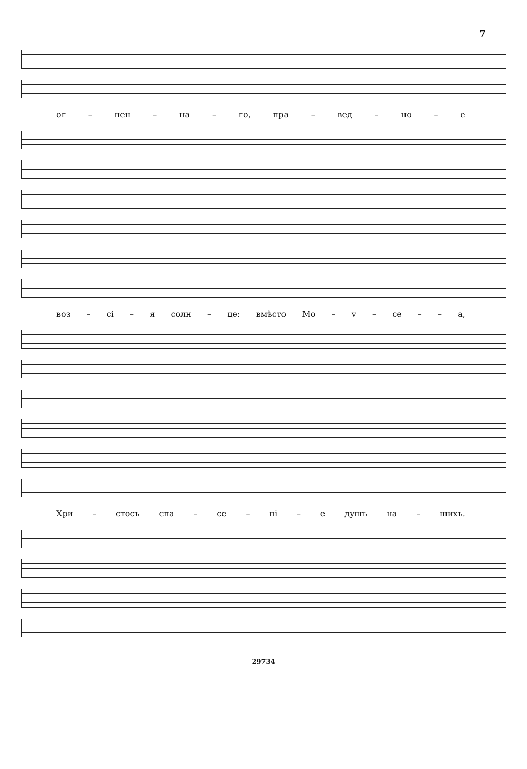7
ог – нен – на – го, пра – вед – но – е
воз – сі – я солн – це: вмѣсто Мо – v – се – – а,
Хри – стосъ спа – се – ні – е душъ на – шихъ.
29734